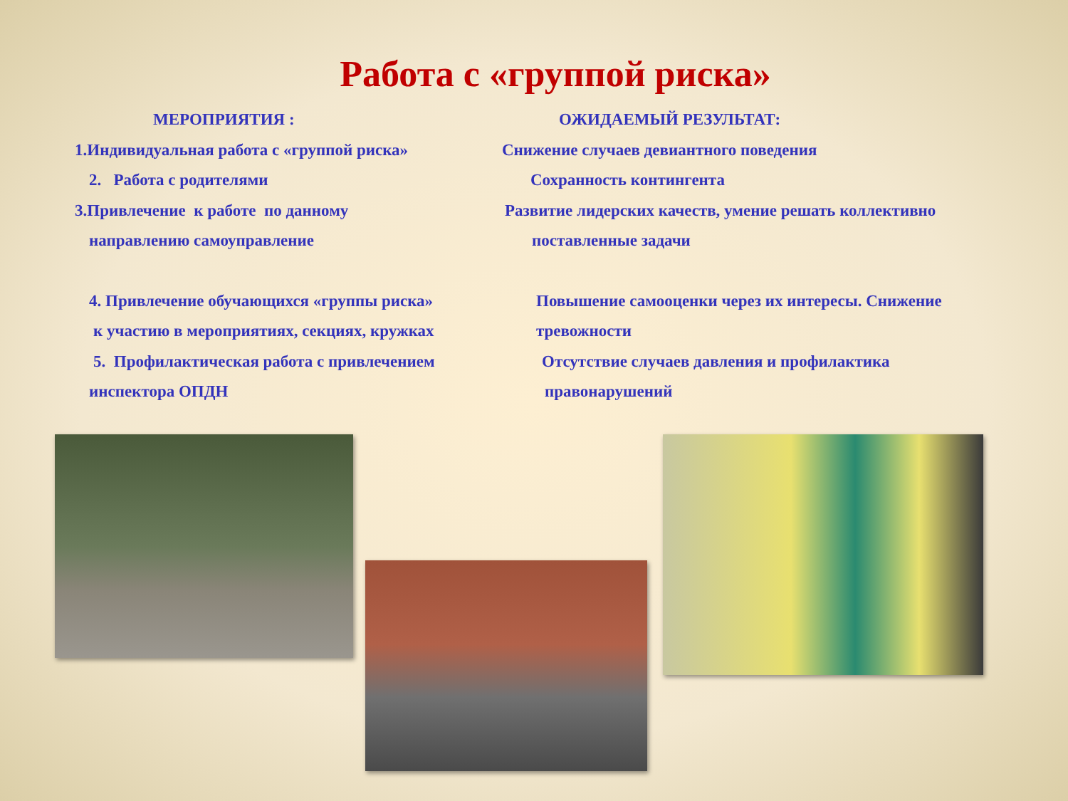Работа с «группой риска»
МЕРОПРИЯТИЯ :
1.Индивидуальная работа с «группой риска»
2. Работа с родителями
3.Привлечение к работе по данному
направлению самоуправление
4. Привлечение обучающихся «группы риска»
к участию в мероприятиях, секциях, кружках
5. Профилактическая работа с привлечением
инспектора ОПДН
ОЖИДАЕМЫЙ РЕЗУЛЬТАТ:
Снижение случаев девиантного поведения
Сохранность контингента
Развитие лидерских качеств, умение решать коллективно
поставленные задачи
Повышение самооценки через их интересы. Снижение
тревожности
Отсутствие случаев давления и профилактика
правонарушений